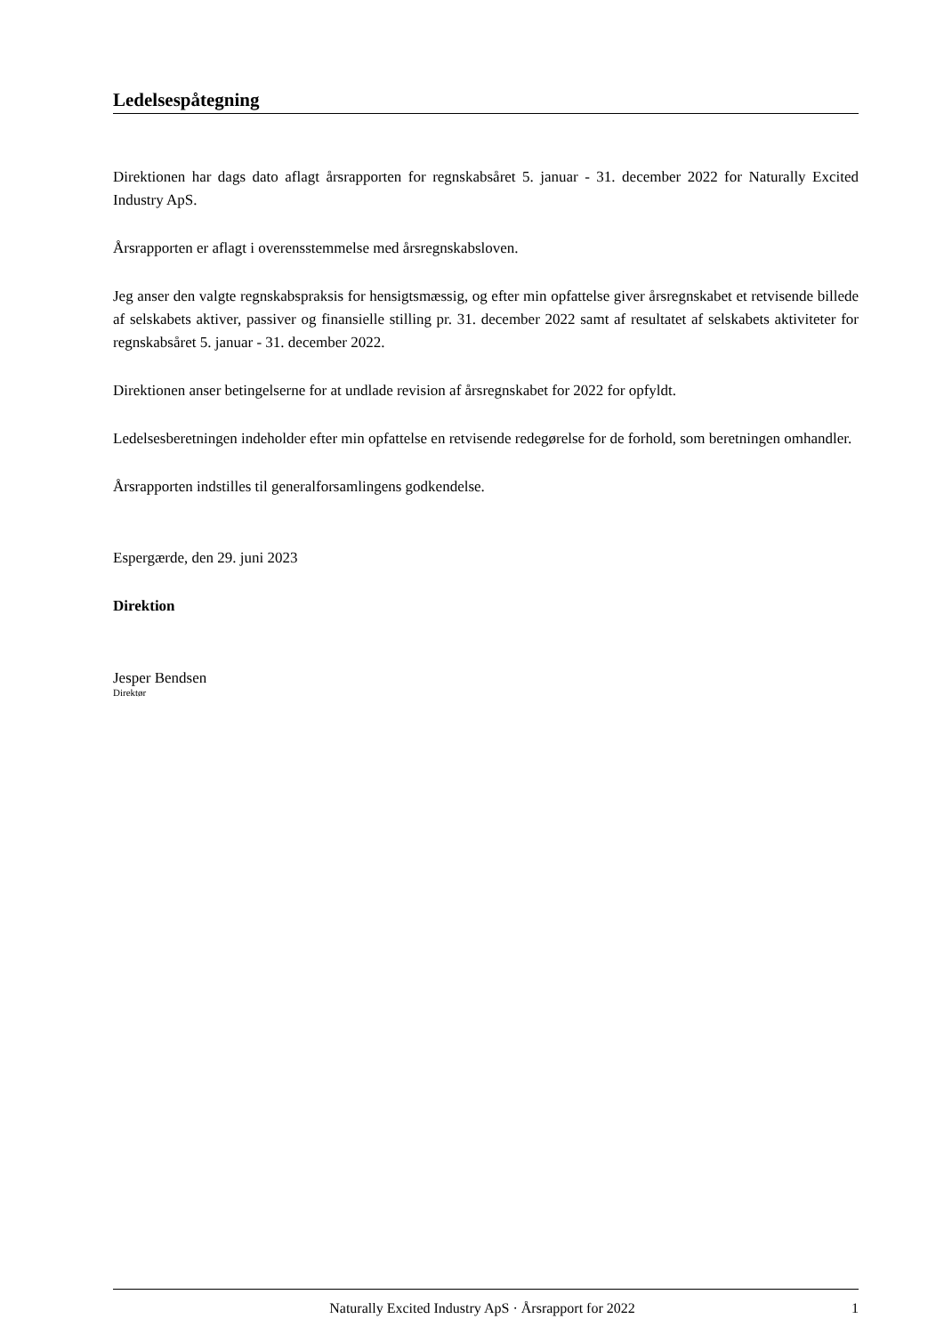Ledelsespåtegning
Direktionen har dags dato aflagt årsrapporten for regnskabsåret 5. januar - 31. december 2022 for Naturally Excited Industry ApS.
Årsrapporten er aflagt i overensstemmelse med årsregnskabsloven.
Jeg anser den valgte regnskabspraksis for hensigtsmæssig, og efter min opfattelse giver årsregnskabet et retvisende billede af selskabets aktiver, passiver og finansielle stilling pr. 31. december 2022 samt af resultatet af selskabets aktiviteter for regnskabsåret 5. januar - 31. december 2022.
Direktionen anser betingelserne for at undlade revision af årsregnskabet for 2022 for opfyldt.
Ledelsesberetningen indeholder efter min opfattelse en retvisende redegørelse for de forhold, som beretningen omhandler.
Årsrapporten indstilles til generalforsamlingens godkendelse.
Espergærde, den 29. juni 2023
Direktion
Jesper Bendsen
Direktør
Naturally Excited Industry ApS · Årsrapport for 2022 1